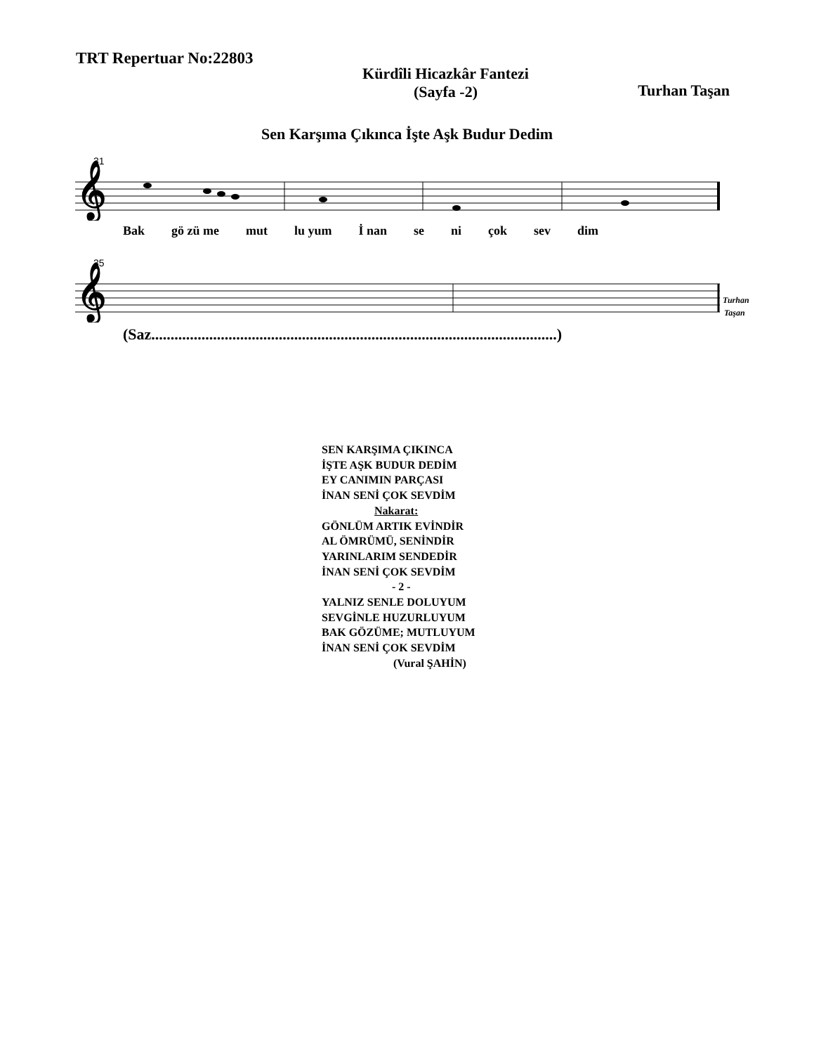TRT Repertuar No:22803
Kürdîli Hicazkâr Fantezi
(Sayfa -2)
Turhan Taşan
Sen Karşıma Çıkınca İşte Aşk Budur Dedim
31
𝄞
Bak gö zü me mut lu yum İ nan se ni çok sev dim
35
𝄞
Turhan
Taşan
(Saz.........................................................................................................)
SEN KARŞIMA ÇIKINCA
İŞTE AŞK BUDUR DEDİM
EY CANIMIN PARÇASI
İNAN SENİ ÇOK SEVDİM
Nakarat:
GÖNLÜM ARTIK EVİNDİR
AL ÖMRÜMÜ, SENİNDİR
YARINLARIM SENDEDİR
İNAN SENİ ÇOK SEVDİM
- 2 -
YALNIZ SENLE DOLUYUM
SEVGİNLE HUZURLUYUM
BAK GÖZÜME; MUTLUYUM
İNAN SENİ ÇOK SEVDİM
(Vural ŞAHİN)